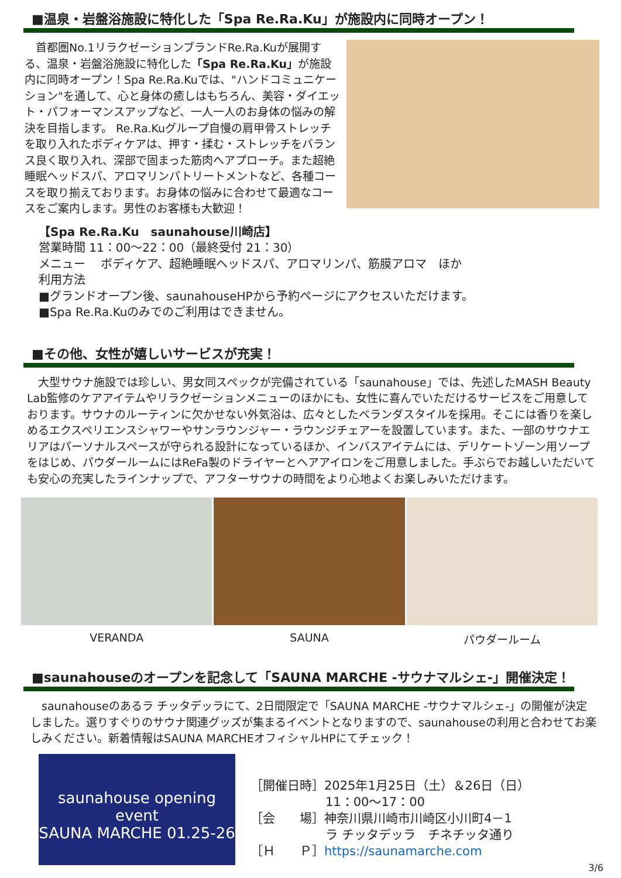■温泉・岩盤浴施設に特化した「Spa Re.Ra.Ku」が施設内に同時オープン！
　首都圏No.1リラクゼーションブランドRe.Ra.Kuが展開する、温泉・岩盤浴施設に特化した「Spa Re.Ra.Ku」が施設内に同時オープン！Spa Re.Ra.Kuでは、"ハンドコミュニケーション"を通して、心と身体の癒しはもちろん、美容・ダイエット・パフォーマンスアップなど、一人一人のお身体の悩みの解決を目指します。 Re.Ra.Kuグループ自慢の肩甲骨ストレッチを取り入れたボディケアは、押す・揉む・ストレッチをバランス良く取り入れ、深部で固まった筋肉へアプローチ。また超絶睡眠ヘッドスパ、アロマリンパトリートメントなど、各種コースを取り揃えております。お身体の悩みに合わせて最適なコースをご案内します。男性のお客様も大歓迎！
【Spa Re.Ra.Ku　saunahouse川崎店】
営業時間 11：00～22：00（最終受付 21：30）
メニュー　 ボディケア、超絶睡眠ヘッドスパ、アロマリンパ、筋膜アロマ　ほか
利用方法
■グランドオープン後、saunahouseHPから予約ページにアクセスいただけます。
■Spa Re.Ra.Kuのみでのご利用はできません。
■その他、女性が嬉しいサービスが充実！
　大型サウナ施設では珍しい、男女同スペックが完備されている「saunahouse」では、先述したMASH Beauty Lab監修のケアアイテムやリラクゼーションメニューのほかにも、女性に喜んでいただけるサービスをご用意しております。サウナのルーティンに欠かせない外気浴は、広々としたベランダスタイルを採用。そこには香りを楽しめるエクスペリエンスシャワーやサンラウンジャー・ラウンジチェアーを設置しています。また、一部のサウナエリアはパーソナルスペースが守られる設計になっているほか、インバスアイテムには、デリケートゾーン用ソープをはじめ、パウダールームにはReFa製のドライヤーとヘアアイロンをご用意しました。手ぶらでお越しいただいても安心の充実したラインナップで、アフターサウナの時間をより心地よくお楽しみいただけます。
VERANDA SAUNA パウダールーム
■saunahouseのオープンを記念して「SAUNA MARCHE -サウナマルシェ-」開催決定！
　saunahouseのあるラ チッタデッラにて、2日間限定で「SAUNA MARCHE -サウナマルシェ-」の開催が決定しました。選りすぐりのサウナ関連グッズが集まるイベントとなりますので、saunahouseの利用と合わせてお楽しみください。新着情報はSAUNA MARCHEオフィシャルHPにてチェック！
saunahouse opening event
SAUNA MARCHE 01.25-26
［開催日時］2025年1月25日（土）＆26日（日）
11：00～17：00
［会　　場］神奈川県川崎市川崎区小川町4－1
ラ チッタデッラ　チネチッタ通り
［Ｈ　　Ｐ］https://saunamarche.com
3/6